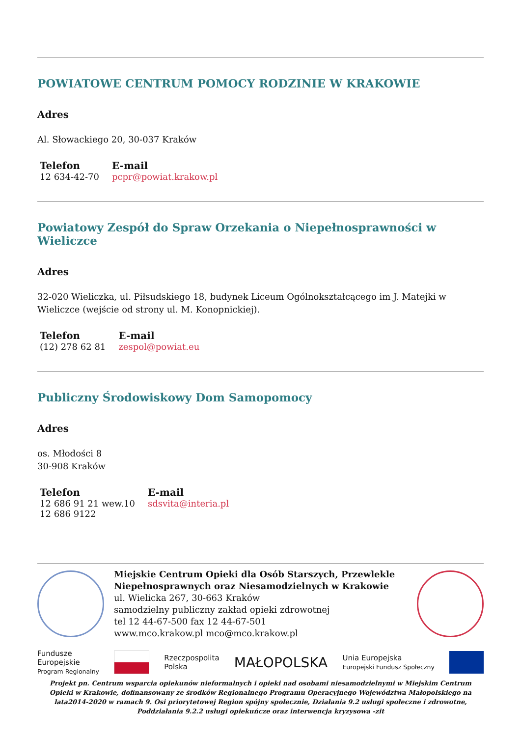POWIATOWE CENTRUM POMOCY RODZINIE W KRAKOWIE
Adres
Al. Słowackiego 20, 30-037 Kraków
Telefon
12 634-42-70
E-mail
pcpr@powiat.krakow.pl
Powiatowy Zespół do Spraw Orzekania o Niepełnosprawności w Wieliczce
Adres
32-020 Wieliczka, ul. Piłsudskiego 18, budynek Liceum Ogólnokształcącego im J. Matejki w Wieliczce (wejście od strony ul. M. Konopnickiej).
Telefon
(12) 278 62 81
E-mail
zespol@powiat.eu
Publiczny Środowiskowy Dom Samopomocy
Adres
os. Młodości 8
30-908 Kraków
Telefon
12 686 91 21 wew.10
12 686 9122
E-mail
sdsvita@interia.pl
Miejskie Centrum Opieki dla Osób Starszych, Przewlekle Niepełnosprawnych oraz Niesamodzielnych w Krakowie
ul. Wielicka 267, 30-663 Kraków
samodzielny publiczny zakład opieki zdrowotnej
tel 12 44-67-500 fax 12 44-67-501
www.mco.krakow.pl mco@mco.krakow.pl
Fundusze
Europejskie
Program Regionalny
Rzeczpospolita
Polska
MAŁOPOLSKA
Unia Europejska
Europejski Fundusz Społeczny
Projekt pn. Centrum wsparcia opiekunów nieformalnych i opieki nad osobami niesamodzielnymi w Miejskim Centrum Opieki w Krakowie, dofinansowany ze środków Regionalnego Programu Operacyjnego Województwa Małopolskiego na lata2014-2020 w ramach 9. Osi priorytetowej Region spójny społecznie, Działania 9.2 usługi społeczne i zdrowotne, Poddziałania 9.2.2 usługi opiekuńcze oraz interwencja kryzysowa -zit